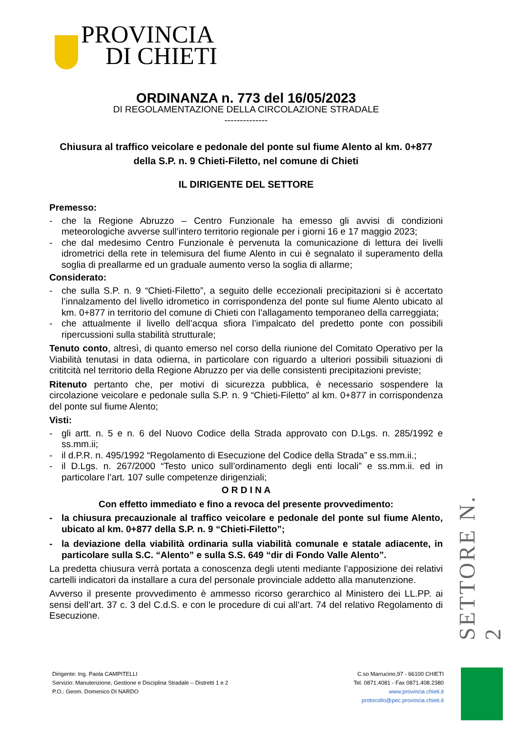PROVINCIA
DI CHIETI
ORDINANZA n. 773 del 16/05/2023
DI REGOLAMENTAZIONE DELLA CIRCOLAZIONE STRADALE
--------------
Chiusura al traffico veicolare e pedonale del ponte sul fiume Alento al km. 0+877 della S.P. n. 9 Chieti-Filetto, nel comune di Chieti
IL DIRIGENTE DEL SETTORE
Premesso:
- che la Regione Abruzzo – Centro Funzionale ha emesso gli avvisi di condizioni meteorologiche avverse sull’intero territorio regionale per i giorni 16 e 17 maggio 2023;
- che dal medesimo Centro Funzionale è pervenuta la comunicazione di lettura dei livelli idrometrici della rete in telemisura del fiume Alento in cui è segnalato il superamento della soglia di preallarme ed un graduale aumento verso la soglia di allarme;
Considerato:
- che sulla S.P. n. 9 “Chieti-Filetto”, a seguito delle eccezionali precipitazioni si è accertato l’innalzamento del livello idrometico in corrispondenza del ponte sul fiume Alento ubicato al km. 0+877 in territorio del comune di Chieti con l’allagamento temporaneo della carreggiata;
- che attualmente il livello dell’acqua sfiora l’impalcato del predetto ponte con possibili ripercussioni sulla stabilità strutturale;
Tenuto conto, altresì, di quanto emerso nel corso della riunione del Comitato Operativo per la Viabilità tenutasi in data odierna, in particolare con riguardo a ulteriori possibili situazioni di crititcità nel territorio della Regione Abruzzo per via delle consistenti precipitazioni previste;
Ritenuto pertanto che, per motivi di sicurezza pubblica, è necessario sospendere la circolazione veicolare e pedonale sulla S.P. n. 9 “Chieti-Filetto” al km. 0+877 in corrispondenza del ponte sul fiume Alento;
Visti:
- gli artt. n. 5 e n. 6 del Nuovo Codice della Strada approvato con D.Lgs. n. 285/1992 e ss.mm.ii;
- il d.P.R. n. 495/1992 “Regolamento di Esecuzione del Codice della Strada” e ss.mm.ii.;
- il D.Lgs. n. 267/2000 “Testo unico sull’ordinamento degli enti locali” e ss.mm.ii. ed in particolare l’art. 107 sulle competenze dirigenziali;
O R D I N A
Con effetto immediato e fino a revoca del presente provvedimento:
- la chiusura precauzionale al traffico veicolare e pedonale del ponte sul fiume Alento, ubicato al km. 0+877 della S.P. n. 9 “Chieti-Filetto”;
- la deviazione della viabilità ordinaria sulla viabilità comunale e statale adiacente, in particolare sulla S.C. “Alento” e sulla S.S. 649 “dir di Fondo Valle Alento”.
La predetta chiusura verrà portata a conoscenza degli utenti mediante l’apposizione dei relativi cartelli indicatori da installare a cura del personale provinciale addetto alla manutenzione.
Avverso il presente provvedimento è ammesso ricorso gerarchico al Ministero dei LL.PP. ai sensi dell’art. 37 c. 3 del C.d.S. e con le procedure di cui all’art. 74 del relativo Regolamento di Esecuzione.
SETTORE N. 2
Dirigente: Ing. Paola CAMPITELLI
Servizio: Manutenzione, Gestione e Disciplina Stradale – Distretti 1 e 2
P.O.: Geom. Domenico DI NARDO
C.so Marrucino,97 - 66100 CHIETI
Tel. 0871.4081 - Fax 0871.408.2380
www.provincia.chieti.it
protocollo@pec.provincia.chieti.it